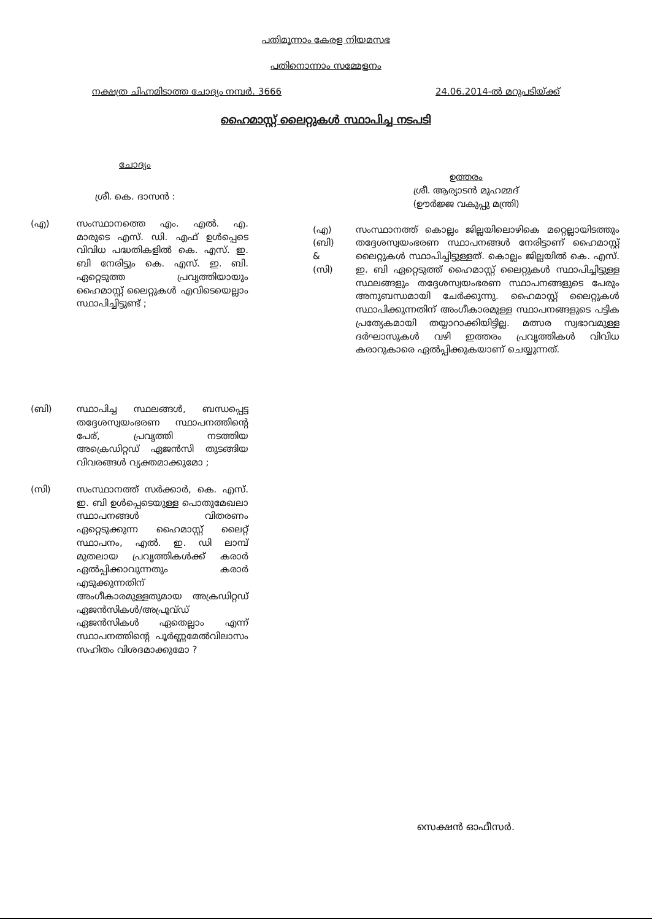പതിമൂന്നാം കേരള നിയമസഭ
പതിനൊന്നാം സമ്മേളനം
നക്ഷത്ര ചിഹ്നമിടാത്ത ചോദ്യം നമ്പർ. 3666 24.06.2014-ൽ മറുപടിയ്ക്ക്
ഹൈമാസ്റ്റ് ലൈറ്റുകൾ സ്ഥാപിച്ച നടപടി
ചോദ്യം
ശ്രീ. കെ. ദാസൻ :
(എ) സംസ്ഥാനത്തെ എം. എൽ. എ. മാരുടെ എസ്. ഡി. എഫ് ഉൾപ്പെടെ വിവിധ പദ്ധതികളിൽ കെ. എസ്. ഇ. ബി നേരിട്ടും കെ. എസ്. ഇ. ബി. ഏറ്റെടുത്ത പ്രവൃത്തിയായും ഹൈമാസ്റ്റ് ലൈറ്റുകൾ എവിടെയെല്ലാം സ്ഥാപിച്ചിട്ടുണ്ട് ;
(ബി) സ്ഥാപിച്ച സ്ഥലങ്ങൾ, ബന്ധപ്പെട്ട തദ്ദേശസ്വയംഭരണ സ്ഥാപനത്തിന്റെ പേര്, പ്രവൃത്തി നടത്തിയ അക്രെഡിറ്റഡ് ഏജൻസി തുടങ്ങിയ വിവരങ്ങൾ വ്യക്തമാക്കുമോ ;
(സി) സംസ്ഥാനത്ത് സർക്കാർ, കെ. എസ്. ഇ. ബി ഉൾപ്പെടെയുള്ള പൊതുമേഖലാ സ്ഥാപനങ്ങൾ വിതരണം ഏറ്റെടുക്കുന്ന ഹൈമാസ്റ്റ് ലൈറ്റ് സ്ഥാപനം, എൽ. ഇ. ഡി ലാമ്പ് മുതലായ പ്രവൃത്തികൾക്ക് കരാർ ഏൽപ്പിക്കാവുന്നതും കരാർ എടുക്കുന്നതിന് അംഗീകാരമുള്ളതുമായ അക്രഡിറ്റഡ് ഏജൻസികൾ/അപ്രൂവ്ഡ് ഏജൻസികൾ ഏതെല്ലാം എന്ന് സ്ഥാപനത്തിന്റെ പൂർണ്ണമേൽവിലാസം സഹിതം വിശദമാക്കുമോ ?
ഉത്തരം
ശ്രീ. ആര്യാടൻ മുഹമ്മദ്
(ഊർജ്ജ വകുപ്പു മന്ത്രി)
(എ)
(ബി)
&
(സി)
സംസ്ഥാനത്ത് കൊല്ലം ജില്ലയിലൊഴികെ മറ്റെല്ലായിടത്തും തദ്ദേശസ്വയംഭരണ സ്ഥാപനങ്ങൾ നേരിട്ടാണ് ഹൈമാസ്റ്റ് ലൈറ്റുകൾ സ്ഥാപിച്ചിട്ടുള്ളത്. കൊല്ലം ജില്ലയിൽ കെ. എസ്. ഇ. ബി ഏറ്റെടുത്ത് ഹൈമാസ്റ്റ് ലൈറ്റുകൾ സ്ഥാപിച്ചിട്ടുള്ള സ്ഥലങ്ങളും തദ്ദേശസ്വയംഭരണ സ്ഥാപനങ്ങളുടെ പേരും അനുബന്ധമായി ചേർക്കുന്നു. ഹൈമാസ്റ്റ് ലൈറ്റുകൾ സ്ഥാപിക്കുന്നതിന് അംഗീകാരമുള്ള സ്ഥാപനങ്ങളുടെ പട്ടിക പ്രത്യേകമായി തയ്യാറാക്കിയിട്ടില്ല. മത്സര സ്വഭാവമുള്ള ദർഘാസുകൾ വഴി ഇത്തരം പ്രവൃത്തികൾ വിവിധ കരാറുകാരെ ഏൽപ്പിക്കുകയാണ് ചെയ്യുന്നത്.
സെക്ഷൻ ഓഫീസർ.